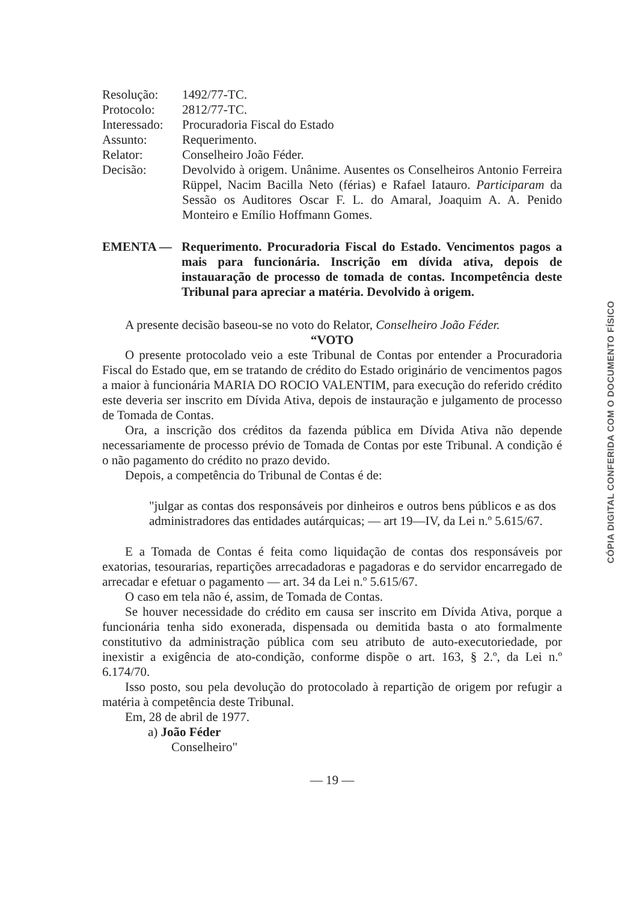| Resolução: | 1492/77-TC. |
| Protocolo: | 2812/77-TC. |
| Interessado: | Procuradoria Fiscal do Estado |
| Assunto: | Requerimento. |
| Relator: | Conselheiro João Féder. |
| Decisão: | Devolvido à origem. Unânime. Ausentes os Conselheiros Antonio Ferreira Rüppel, Nacim Bacilla Neto (férias) e Rafael Iatauro. Participaram da Sessão os Auditores Oscar F. L. do Amaral, Joaquim A. A. Penido Monteiro e Emílio Hoffmann Gomes. |
EMENTA — Requerimento. Procuradoria Fiscal do Estado. Vencimentos pagos a mais para funcionária. Inscrição em dívida ativa, depois de instauaração de processo de tomada de contas. Incompetência deste Tribunal para apreciar a matéria. Devolvido à origem.
A presente decisão baseou-se no voto do Relator, Conselheiro João Féder.
“VOTO
O presente protocolado veio a este Tribunal de Contas por entender a Procuradoria Fiscal do Estado que, em se tratando de crédito do Estado originário de vencimentos pagos a maior à funcionária MARIA DO ROCIO VALENTIM, para execução do referido crédito este deveria ser inscrito em Dívida Ativa, depois de instauração e julgamento de processo de Tomada de Contas.
Ora, a inscrição dos créditos da fazenda pública em Dívida Ativa não depende necessariamente de processo prévio de Tomada de Contas por este Tribunal. A condição é o não pagamento do crédito no prazo devido.
Depois, a competência do Tribunal de Contas é de:
"julgar as contas dos responsáveis por dinheiros e outros bens públicos e as dos administradores das entidades autárquicas; — art 19—IV, da Lei n.º 5.615/67.
E a Tomada de Contas é feita como liquidação de contas dos responsáveis por exatorias, tesourarias, repartições arrecadadoras e pagadoras e do servidor encarregado de arrecadar e efetuar o pagamento — art. 34 da Lei n.º 5.615/67.
O caso em tela não é, assim, de Tomada de Contas.
Se houver necessidade do crédito em causa ser inscrito em Dívida Ativa, porque a funcionária tenha sido exonerada, dispensada ou demitida basta o ato formalmente constitutivo da administração pública com seu atributo de auto-executoriedade, por inexistir a exigência de ato-condição, conforme dispõe o art. 163, § 2.º, da Lei n.º 6.174/70.
Isso posto, sou pela devolução do protocolado à repartição de origem por refugir a matéria à competência deste Tribunal.
Em, 28 de abril de 1977.
a) João Féder
Conselheiro"
— 19 —
CÓPIA DIGITAL CONFERIDA COM O DOCUMENTO FÍSICO